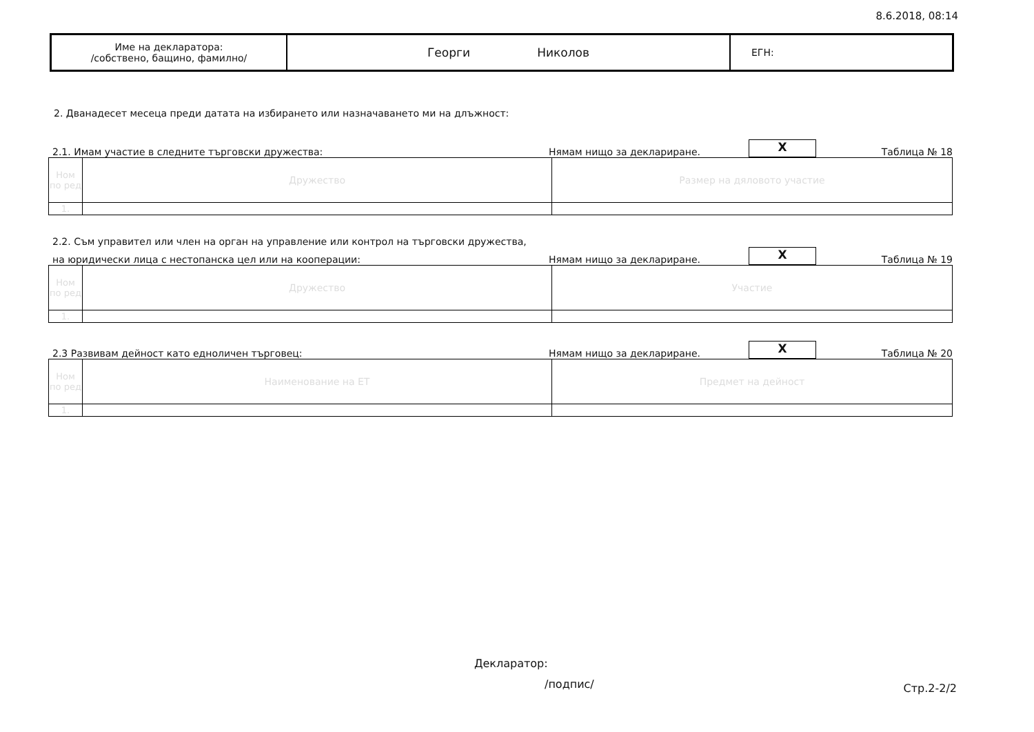8.6.2018, 08:14
| Име на декларатора: /собствено, бащино, фамилно/ | Георги Николов | ЕГН: |
2. Дванадесет месеца преди датата на избирането или назначаването ми на длъжност:
2.1. Имам участие в следните търговски дружества: Нямам нищо за деклариране.
X
Таблица № 18
| Ном по ред | Дружество | Размер на дяловото участие |
| 1. | | |
2.2. Съм управител или член на орган на управление или контрол на търговски дружества,
на юридически лица с нестопанска цел или на кооперации: Нямам нищо за деклариране.
X
Таблица № 19
| Ном по ред | Дружество | Участие |
| 1. | | |
2.3 Развивам дейност като едноличен търговец: Нямам нищо за деклариране.
X
Таблица № 20
| Ном по ред | Наименование на ЕТ | Предмет на дейност |
| 1. | | |
Декларатор:
/подпис/ Стр.2-2/2